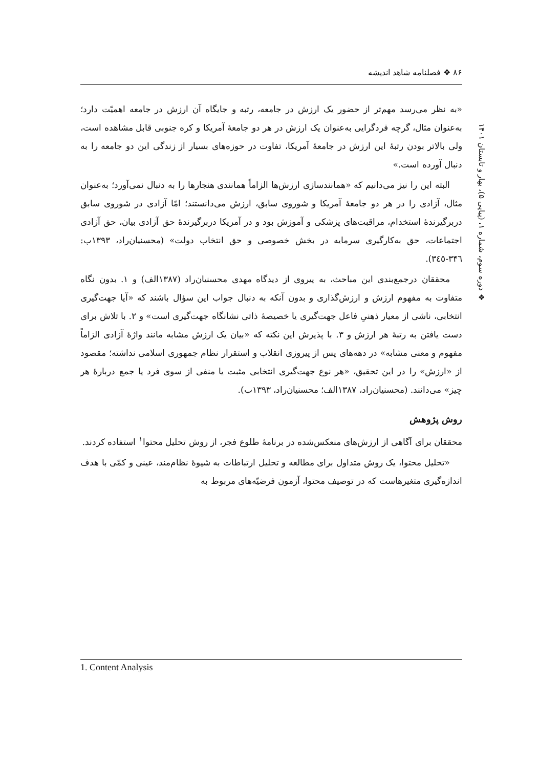۸۶ ❖ فصلنامه شاهد اندیشه
❖ دوره سوم، شماره ۱، (پیاپی ۵)، بهار و تابستان ۱۴۰۱
«به نظر می‌رسد مهم‌تر از حضور یک ارزش در جامعه، رتبه و جایگاه آن ارزش در جامعه اهمیّت دارد؛ به‌عنوان مثال، گرچه فردگرایی به‌عنوان یک ارزش در هر دو جامعهٔ آمریکا و کره جنوبی قابل مشاهده است، ولی بالاتر بودن رتبهٔ این ارزش در جامعهٔ آمریکا، تفاوت در حوزه‌های بسیار از زندگی این دو جامعه را به دنبال آورده است.»
البته این را نیز می‌دانیم که «همانندسازی ارزش‌ها الزاماً همانندی هنجارها را به دنبال نمی‌آورد؛ به‌عنوان مثال، آزادی را در هر دو جامعهٔ آمریکا و شوروی سابق، ارزش می‌دانستند؛ امّا آزادی در شوروی سابق دربرگیرندهٔ استخدام، مراقبت‌های پزشکی و آموزش بود و در آمریکا دربرگیرندهٔ حق آزادی بیان، حق آزادی اجتماعات، حق به‌کارگیری سرمایه در بخش خصوصی و حق انتخاب دولت» (محسنیان‌راد، ۱۳۹۳ب: ۳۴٦-۳٤٥).
محققان درجمع‌بندی این مباحث، به پیروی از دیدگاه مهدی محسنیان‌راد (۱۳۸۷الف) و ۱. بدون نگاه متفاوت به مفهوم ارزش و ارزش‌گذاری و بدون آنکه به دنبال جواب این سؤال باشند که «آیا جهت‌گیری انتخابی، ناشی از معیار ذهنیِ فاعل جهت‌گیری یا خصیصهٔ ذاتی نشانگاه جهت‌گیری است» و ۲. با تلاش برای دست یافتن به رتبهٔ هر ارزش و ۳. با پذیرش این نکته که «بیان یک ارزش مشابه مانند واژهٔ آزادی الزاماً مفهوم و معنی مشابه» در دهه‌های پس از پیروزی انقلاب و استقرار نظام جمهوری اسلامی نداشته؛ مقصود از «ارزش» را در این تحقیق، «هر نوع جهت‌گیری انتخابی مثبت یا منفی از سوی فرد یا جمع دربارهٔ هر چیز» می‌دانند. (محسنیان‌راد، ۱۳۸۷الف؛ محسنیان‌راد، ۱۳۹۳ب).
روش پژوهش
محققان برای آگاهی از ارزش‌های منعکس‌شده در برنامهٔ طلوع فجر، از روش تحلیل محتوا<sup>۱</sup> استفاده کردند.
«تحلیل محتوا، یک روش متداول برای مطالعه و تحلیل ارتباطات به شیوهٔ نظام‌مند، عینی و کمّی با هدف اندازه‌گیری متغیرهاست که در توصیف محتوا، آزمون فرضیّه‌های مربوط به
1. Content Analysis